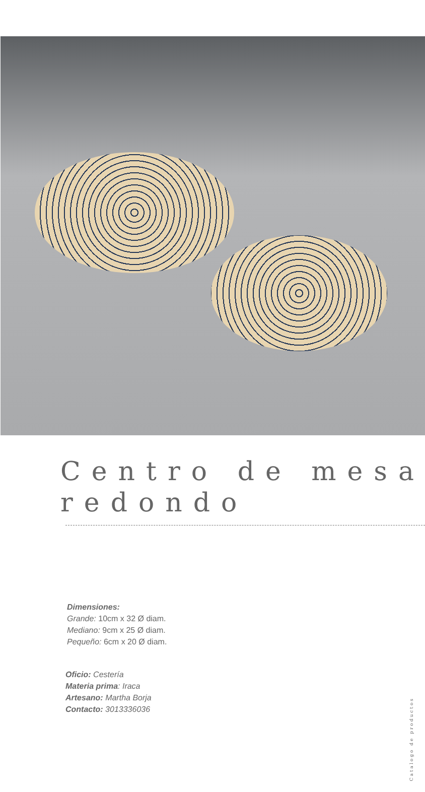Centro de mesa redondo
Dimensiones:
Grande: 10cm x 32 Ø diam.
Mediano: 9cm x 25 Ø diam.
Pequeño: 6cm x 20 Ø diam.
Oficio: Cestería
Materia prima: Iraca
Artesano: Martha Borja
Contacto: 3013336036
Catalogo de productos